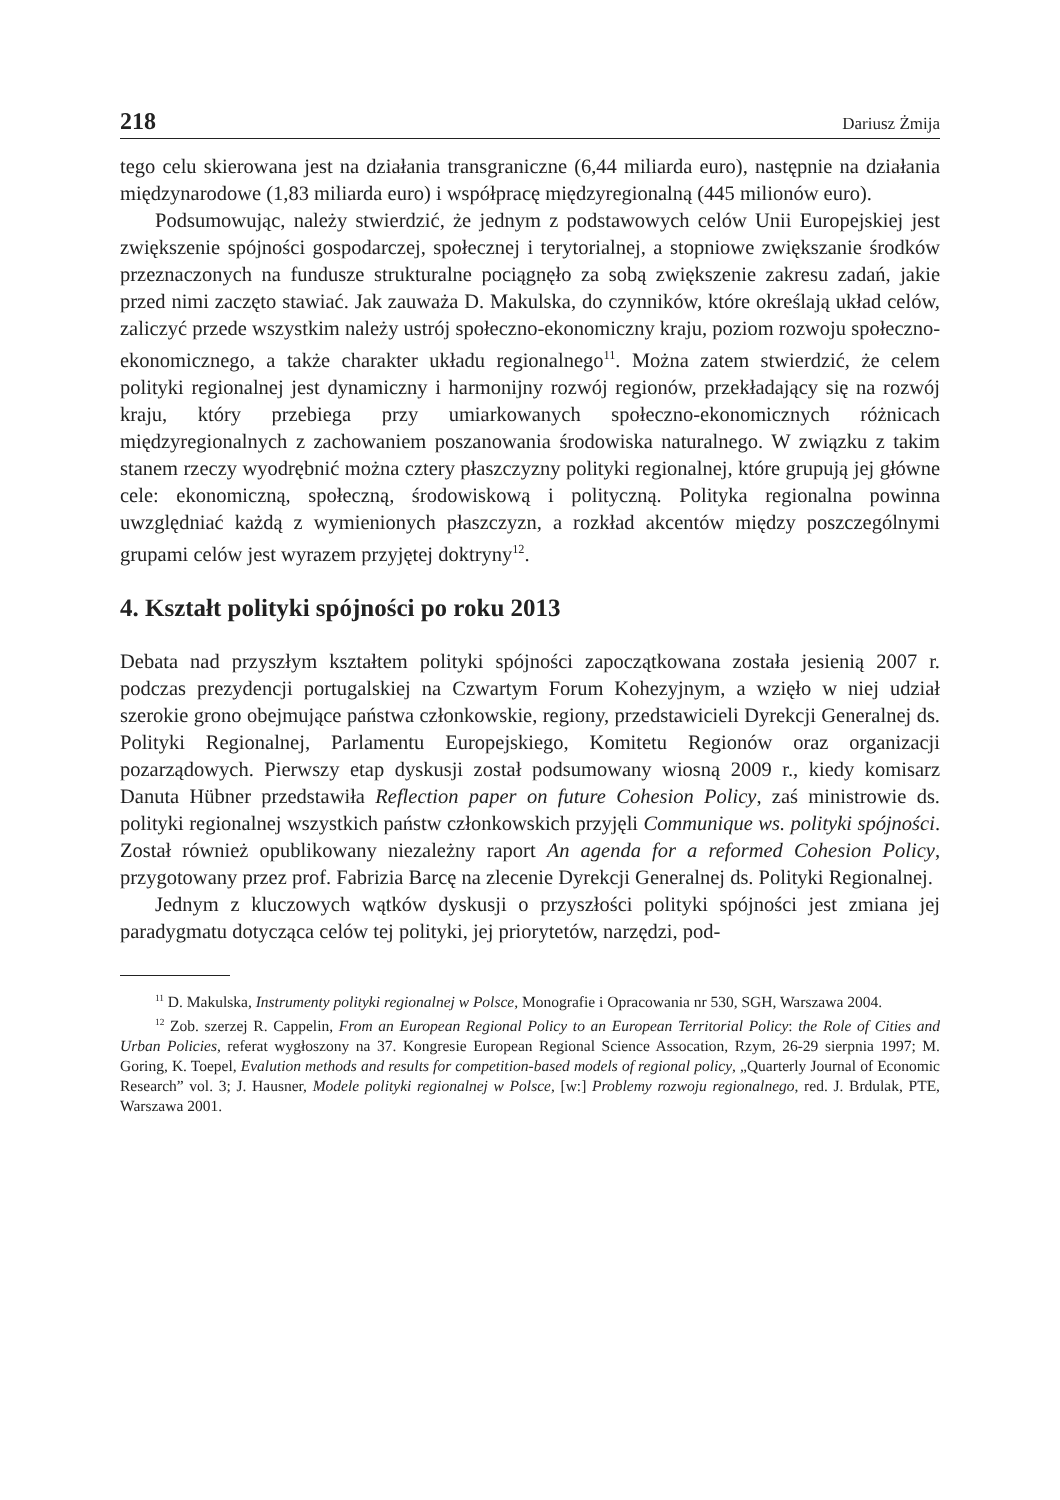218 Dariusz Żmija
tego celu skierowana jest na działania transgraniczne (6,44 miliarda euro), następnie na działania międzynarodowe (1,83 miliarda euro) i współpracę międzyregionalną (445 milionów euro).
Podsumowując, należy stwierdzić, że jednym z podstawowych celów Unii Europejskiej jest zwiększenie spójności gospodarczej, społecznej i terytorialnej, a stopniowe zwiększanie środków przeznaczonych na fundusze strukturalne pociągnęło za sobą zwiększenie zakresu zadań, jakie przed nimi zaczęto stawiać. Jak zauważa D. Makulska, do czynników, które określają układ celów, zaliczyć przede wszystkim należy ustrój społeczno-ekonomiczny kraju, poziom rozwoju społeczno-ekonomicznego, a także charakter układu regionalnego<sup>11</sup>. Można zatem stwierdzić, że celem polityki regionalnej jest dynamiczny i harmonijny rozwój regionów, przekładający się na rozwój kraju, który przebiega przy umiarkowanych społeczno-ekonomicznych różnicach międzyregionalnych z zachowaniem poszanowania środowiska naturalnego. W związku z takim stanem rzeczy wyodrębnić można cztery płaszczyzny polityki regionalnej, które grupują jej główne cele: ekonomiczną, społeczną, środowiskową i polityczną. Polityka regionalna powinna uwzględniać każdą z wymienionych płaszczyzn, a rozkład akcentów między poszczególnymi grupami celów jest wyrazem przyjętej doktryny<sup>12</sup>.
4. Kształt polityki spójności po roku 2013
Debata nad przyszłym kształtem polityki spójności zapoczątkowana została jesienią 2007 r. podczas prezydencji portugalskiej na Czwartym Forum Kohezyjnym, a wzięło w niej udział szerokie grono obejmujące państwa członkowskie, regiony, przedstawicieli Dyrekcji Generalnej ds. Polityki Regionalnej, Parlamentu Europejskiego, Komitetu Regionów oraz organizacji pozarządowych. Pierwszy etap dyskusji został podsumowany wiosną 2009 r., kiedy komisarz Danuta Hübner przedstawiła Reflection paper on future Cohesion Policy, zaś ministrowie ds. polityki regionalnej wszystkich państw członkowskich przyjęli Communique ws. polityki spójności. Został również opublikowany niezależny raport An agenda for a reformed Cohesion Policy, przygotowany przez prof. Fabrizia Barcę na zlecenie Dyrekcji Generalnej ds. Polityki Regionalnej.
Jednym z kluczowych wątków dyskusji o przyszłości polityki spójności jest zmiana jej paradygmatu dotycząca celów tej polityki, jej priorytetów, narzędzi, pod-
<sup>11</sup> D. Makulska, Instrumenty polityki regionalnej w Polsce, Monografie i Opracowania nr 530, SGH, Warszawa 2004.
<sup>12</sup> Zob. szerzej R. Cappelin, From an European Regional Policy to an European Territorial Policy: the Role of Cities and Urban Policies, referat wygłoszony na 37. Kongresie European Regional Science Assocation, Rzym, 26-29 sierpnia 1997; M. Goring, K. Toepel, Evalution methods and results for competition-based models of regional policy, „Quarterly Journal of Economic Research” vol. 3; J. Hausner, Modele polityki regionalnej w Polsce, [w:] Problemy rozwoju regionalnego, red. J. Brdulak, PTE, Warszawa 2001.